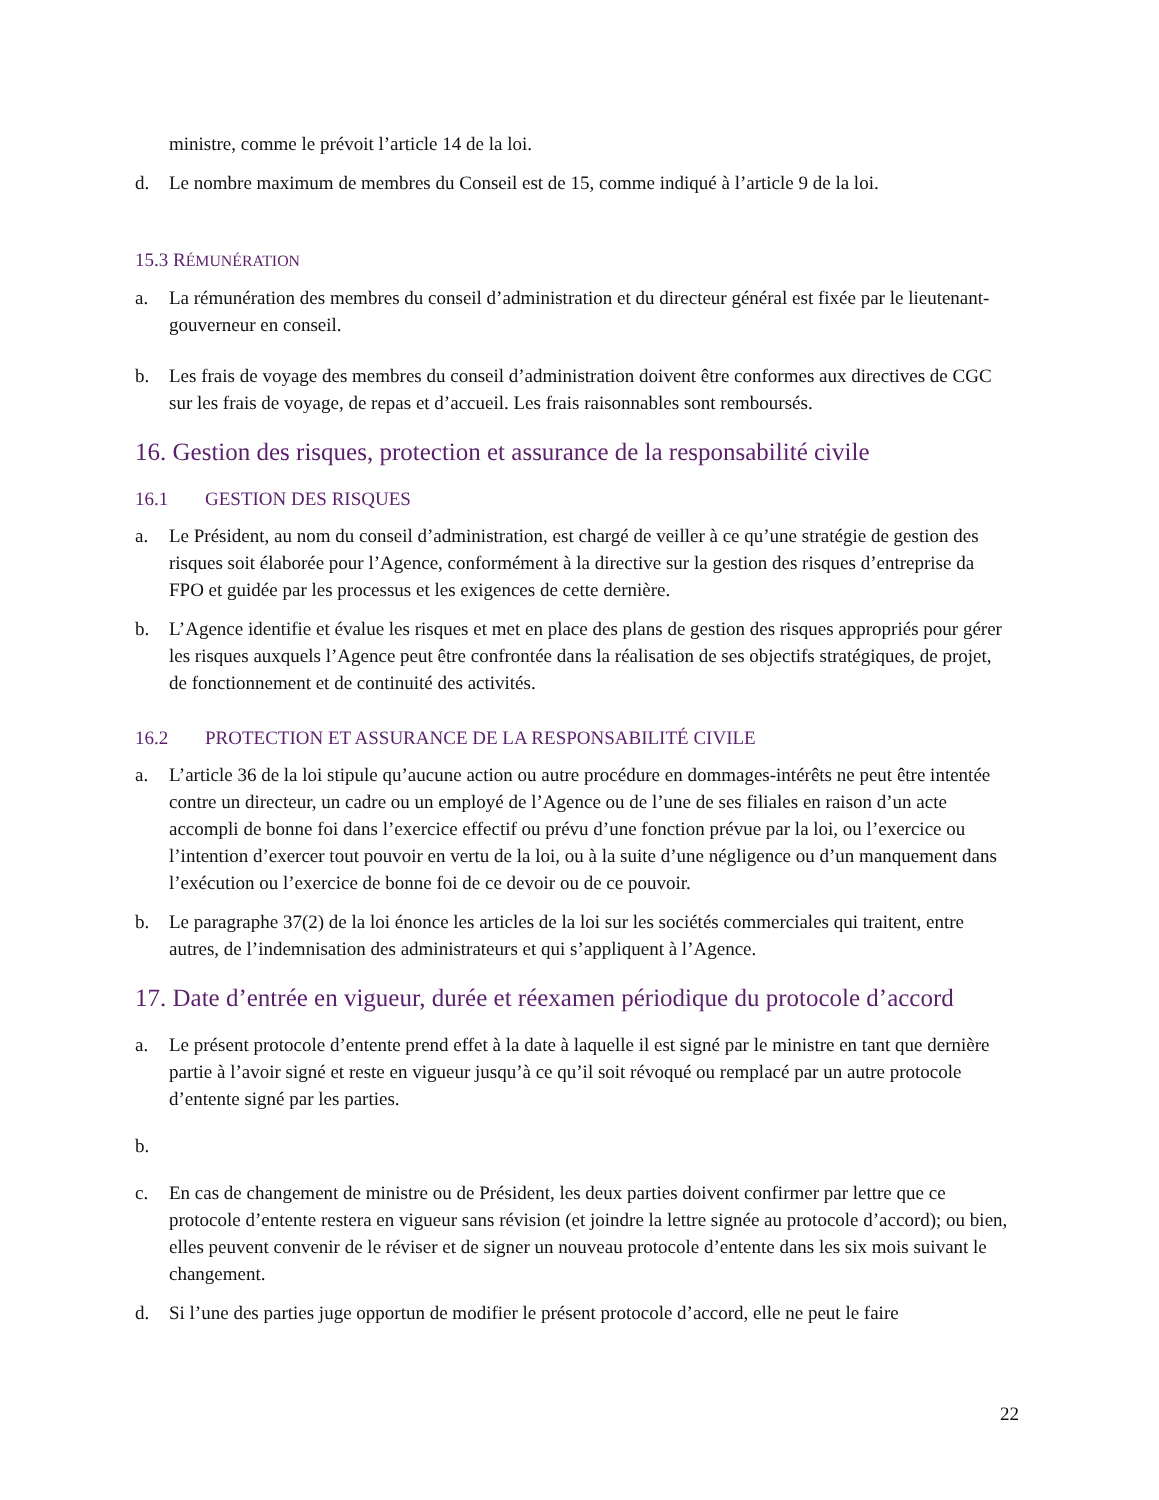ministre, comme le prévoit l’article 14 de la loi.
d. Le nombre maximum de membres du Conseil est de 15, comme indiqué à l’article 9 de la loi.
15.3 RÉMUNÉRATION
a. La rémunération des membres du conseil d’administration et du directeur général est fixée par le lieutenant-gouverneur en conseil.
b. Les frais de voyage des membres du conseil d’administration doivent être conformes aux directives de CGC sur les frais de voyage, de repas et d’accueil. Les frais raisonnables sont remboursés.
16. Gestion des risques, protection et assurance de la responsabilité civile
16.1 GESTION DES RISQUES
a. Le Président, au nom du conseil d’administration, est chargé de veiller à ce qu’une stratégie de gestion des risques soit élaborée pour l’Agence, conformément à la directive sur la gestion des risques d’entreprise da FPO et guidée par les processus et les exigences de cette dernière.
b. L’Agence identifie et évalue les risques et met en place des plans de gestion des risques appropriés pour gérer les risques auxquels l’Agence peut être confrontée dans la réalisation de ses objectifs stratégiques, de projet, de fonctionnement et de continuité des activités.
16.2 PROTECTION ET ASSURANCE DE LA RESPONSABILITÉ CIVILE
a. L’article 36 de la loi stipule qu’aucune action ou autre procédure en dommages-intérêts ne peut être intentée contre un directeur, un cadre ou un employé de l’Agence ou de l’une de ses filiales en raison d’un acte accompli de bonne foi dans l’exercice effectif ou prévu d’une fonction prévue par la loi, ou l’exercice ou l’intention d’exercer tout pouvoir en vertu de la loi, ou à la suite d’une négligence ou d’un manquement dans l’exécution ou l’exercice de bonne foi de ce devoir ou de ce pouvoir.
b. Le paragraphe 37(2) de la loi énonce les articles de la loi sur les sociétés commerciales qui traitent, entre autres, de l’indemnisation des administrateurs et qui s’appliquent à l’Agence.
17. Date d’entrée en vigueur, durée et réexamen périodique du protocole d’accord
a. Le présent protocole d’entente prend effet à la date à laquelle il est signé par le ministre en tant que dernière partie à l’avoir signé et reste en vigueur jusqu’à ce qu’il soit révoqué ou remplacé par un autre protocole d’entente signé par les parties.
b.
c. En cas de changement de ministre ou de Président, les deux parties doivent confirmer par lettre que ce protocole d’entente restera en vigueur sans révision (et joindre la lettre signée au protocole d’accord); ou bien, elles peuvent convenir de le réviser et de signer un nouveau protocole d’entente dans les six mois suivant le changement.
d. Si l’une des parties juge opportun de modifier le présent protocole d’accord, elle ne peut le faire
22